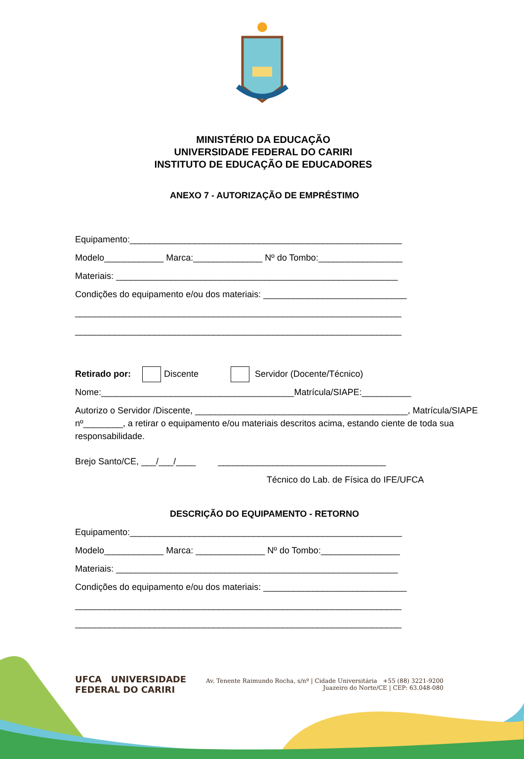MINISTÉRIO DA EDUCAÇÃO
UNIVERSIDADE FEDERAL DO CARIRI
INSTITUTO DE EDUCAÇÃO DE EDUCADORES
ANEXO 7 - AUTORIZAÇÃO DE EMPRÉSTIMO
Equipamento:_______________________________________________________
Modelo____________ Marca:______________ Nº do Tombo:_________________
Materiais: _________________________________________________________
Condições do equipamento e/ou dos materiais: _____________________________
__________________________________________________________________
__________________________________________________________________
Retirado por: Discente Servidor (Docente/Técnico)
Nome:_______________________________________Matrícula/SIAPE:__________
Autorizo o Servidor /Discente, ___________________________________________, Matrícula/SIAPE nº________, a retirar o equipamento e/ou materiais descritos acima, estando ciente de toda sua responsabilidade.
Brejo Santo/CE, ___/___/____ __________________________________
Técnico do Lab. de Física do IFE/UFCA
DESCRIÇÃO DO EQUIPAMENTO - RETORNO
Equipamento:_______________________________________________________
Modelo____________ Marca: ______________ Nº do Tombo:________________
Materiais: _________________________________________________________
Condições do equipamento e/ou dos materiais: _____________________________
__________________________________________________________________
__________________________________________________________________
UFCA UNIVERSIDADE
FEDERAL DO CARIRI
Av. Tenente Raimundo Rocha, s/nº | Cidade Universitária +55 (88) 3221-9200
Juazeiro do Norte/CE | CEP: 63.048-080